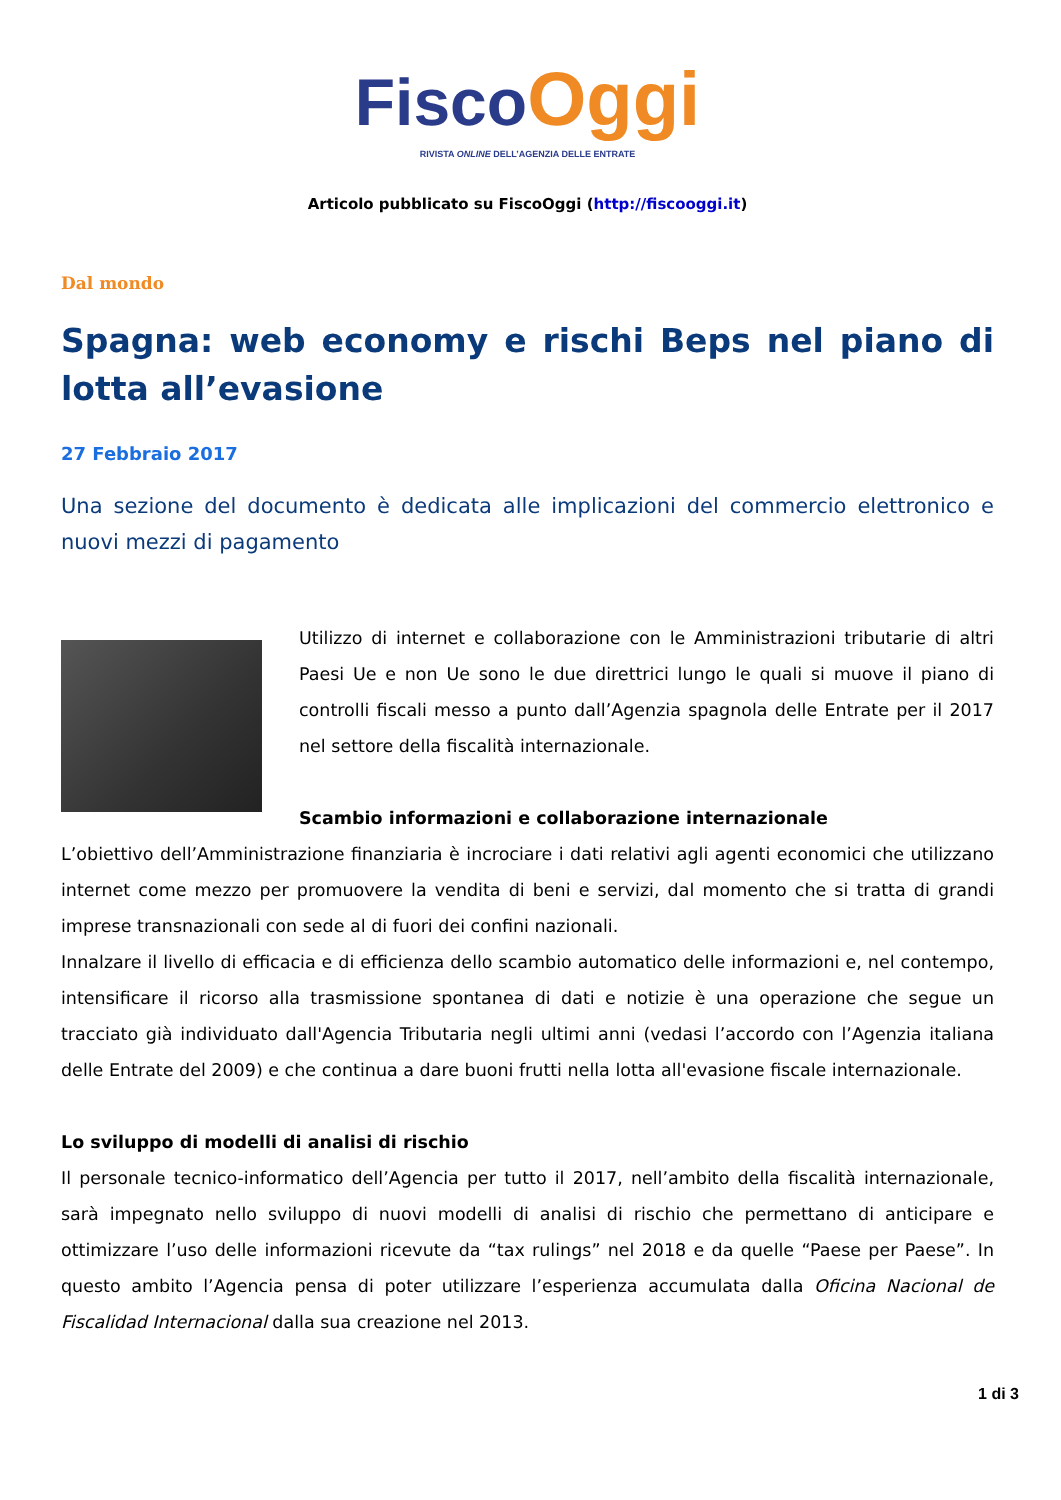Fisco Oggi
RIVISTA ONLINE DELL’AGENZIA DELLE ENTRATE
Articolo pubblicato su FiscoOggi (http://fiscooggi.it)
Dal mondo
Spagna: web economy e rischi Beps nel piano di lotta all’evasione
27 Febbraio 2017
Una sezione del documento è dedicata alle implicazioni del commercio elettronico e nuovi mezzi di pagamento
Utilizzo di internet e collaborazione con le Amministrazioni tributarie di altri Paesi Ue e non Ue sono le due direttrici lungo le quali si muove il piano di controlli fiscali messo a punto dall’Agenzia spagnola delle Entrate per il 2017 nel settore della fiscalità internazionale.
Scambio informazioni e collaborazione internazionale
L’obiettivo dell’Amministrazione finanziaria è incrociare i dati relativi agli agenti economici che utilizzano internet come mezzo per promuovere la vendita di beni e servizi, dal momento che si tratta di grandi imprese transnazionali con sede al di fuori dei confini nazionali.
Innalzare il livello di efficacia e di efficienza dello scambio automatico delle informazioni e, nel contempo, intensificare il ricorso alla trasmissione spontanea di dati e notizie è una operazione che segue un tracciato già individuato dall'Agencia Tributaria negli ultimi anni (vedasi l’accordo con l’Agenzia italiana delle Entrate del 2009) e che continua a dare buoni frutti nella lotta all'evasione fiscale internazionale.
Lo sviluppo di modelli di analisi di rischio
Il personale tecnico-informatico dell’Agencia per tutto il 2017, nell’ambito della fiscalità internazionale, sarà impegnato nello sviluppo di nuovi modelli di analisi di rischio che permettano di anticipare e ottimizzare l’uso delle informazioni ricevute da “tax rulings” nel 2018 e da quelle “Paese per Paese”. In questo ambito l’Agencia pensa di poter utilizzare l’esperienza accumulata dalla Oficina Nacional de Fiscalidad Internacional dalla sua creazione nel 2013.
1 di 3